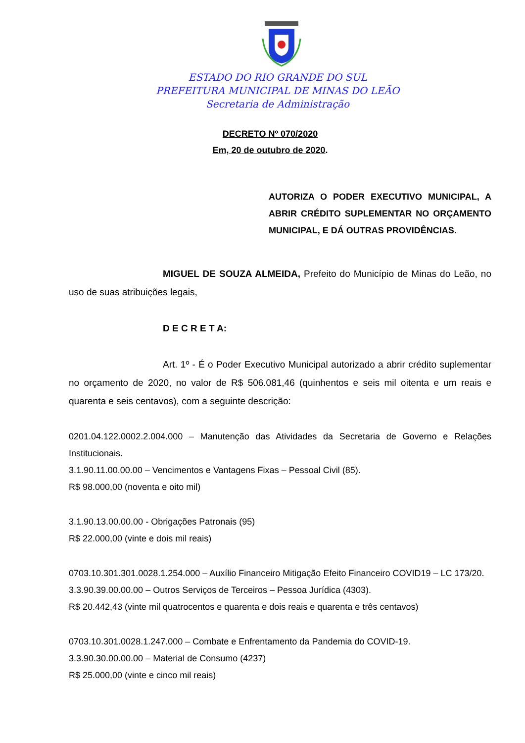ESTADO DO RIO GRANDE DO SUL
PREFEITURA MUNICIPAL DE MINAS DO LEÃO
Secretaria de Administração
DECRETO Nº 070/2020
Em, 20 de outubro de 2020.
AUTORIZA O PODER EXECUTIVO MUNICIPAL, A ABRIR CRÉDITO SUPLEMENTAR NO ORÇAMENTO MUNICIPAL, E DÁ OUTRAS PROVIDÊNCIAS.
MIGUEL DE SOUZA ALMEIDA, Prefeito do Município de Minas do Leão, no uso de suas atribuições legais,
D E C R E T A:
Art. 1º - É o Poder Executivo Municipal autorizado a abrir crédito suplementar no orçamento de 2020, no valor de R$ 506.081,46 (quinhentos e seis mil oitenta e um reais e quarenta e seis centavos), com a seguinte descrição:
0201.04.122.0002.2.004.000 – Manutenção das Atividades da Secretaria de Governo e Relações Institucionais.
3.1.90.11.00.00.00 – Vencimentos e Vantagens Fixas – Pessoal Civil (85).
R$ 98.000,00 (noventa e oito mil)
3.1.90.13.00.00.00 - Obrigações Patronais (95)
R$ 22.000,00 (vinte e dois mil reais)
0703.10.301.301.0028.1.254.000 – Auxílio Financeiro Mitigação Efeito Financeiro COVID19 – LC 173/20.
3.3.90.39.00.00.00 – Outros Serviços de Terceiros – Pessoa Jurídica (4303).
R$ 20.442,43 (vinte mil quatrocentos e quarenta e dois reais e quarenta e três centavos)
0703.10.301.0028.1.247.000 – Combate e Enfrentamento da Pandemia do COVID-19.
3.3.90.30.00.00.00 – Material de Consumo (4237)
R$ 25.000,00 (vinte e cinco mil reais)